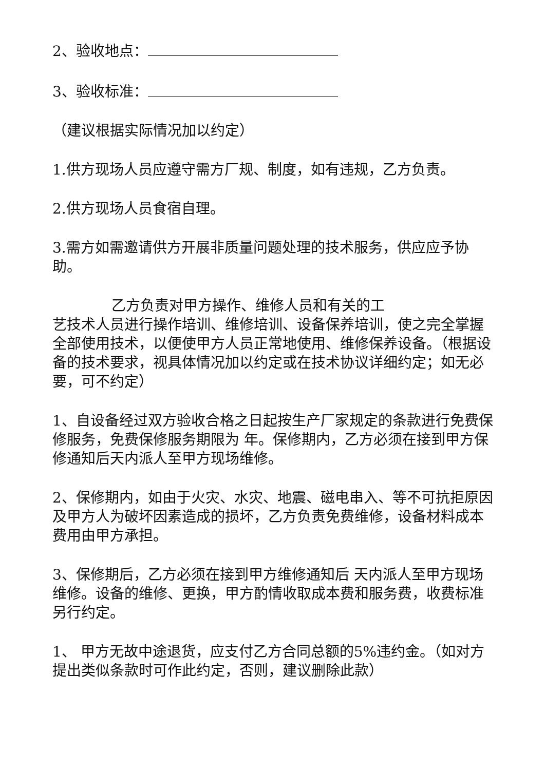2、验收地点：
3、验收标准：
（建议根据实际情况加以约定）
1.供方现场人员应遵守需方厂规、制度，如有违规，乙方负责。
2.供方现场人员食宿自理。
3.需方如需邀请供方开展非质量问题处理的技术服务，供应应予协助。
乙方负责对甲方操作、维修人员和有关的工
艺技术人员进行操作培训、维修培训、设备保养培训，使之完全掌握全部使用技术，以便使甲方人员正常地使用、维修保养设备。（根据设备的技术要求，视具体情况加以约定或在技术协议详细约定；如无必要，可不约定）
1、自设备经过双方验收合格之日起按生产厂家规定的条款进行免费保修服务，免费保修服务期限为 年。保修期内，乙方必须在接到甲方保修通知后天内派人至甲方现场维修。
2、保修期内，如由于火灾、水灾、地震、磁电串入、等不可抗拒原因及甲方人为破坏因素造成的损坏，乙方负责免费维修，设备材料成本费用由甲方承担。
3、保修期后，乙方必须在接到甲方维修通知后 天内派人至甲方现场维修。设备的维修、更换，甲方酌情收取成本费和服务费，收费标准另行约定。
1、 甲方无故中途退货，应支付乙方合同总额的5%违约金。（如对方提出类似条款时可作此约定，否则，建议删除此款）